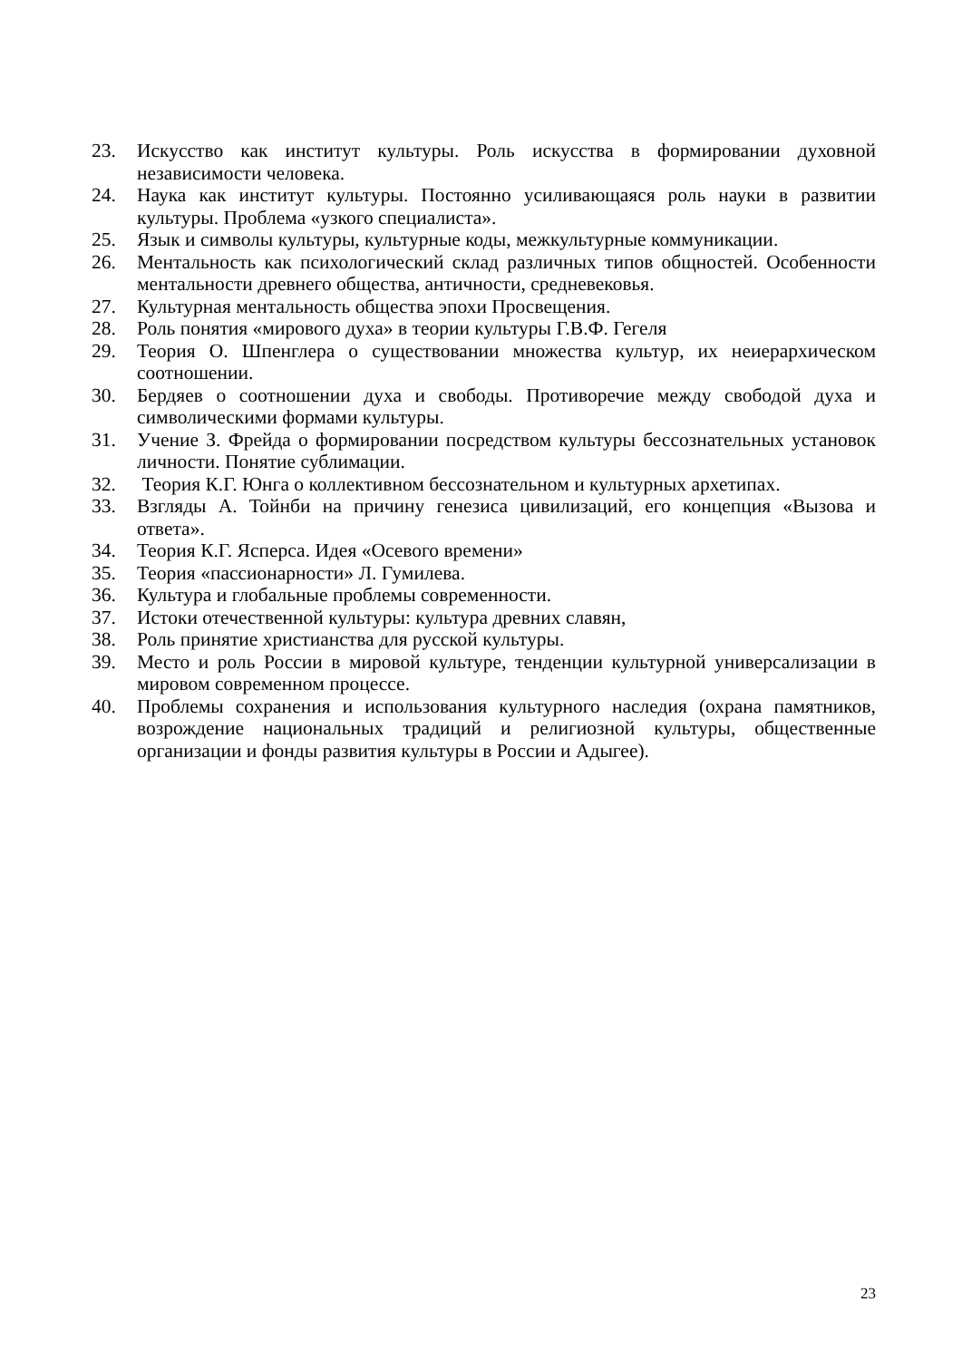23. Искусство как институт культуры. Роль искусства в формировании духовной независимости человека.
24. Наука как институт культуры. Постоянно усиливающаяся роль науки в развитии культуры. Проблема «узкого специалиста».
25. Язык и символы культуры, культурные коды, межкультурные коммуникации.
26. Ментальность как психологический склад различных типов общностей. Особенности ментальности древнего общества, античности, средневековья.
27. Культурная ментальность общества эпохи Просвещения.
28. Роль понятия «мирового духа» в теории культуры Г.В.Ф. Гегеля
29. Теория О. Шпенглера о существовании множества культур, их неиерархическом соотношении.
30. Бердяев о соотношении духа и свободы. Противоречие между свободой духа и символическими формами культуры.
31. Учение З. Фрейда о формировании посредством культуры бессознательных установок личности. Понятие сублимации.
32. Теория К.Г. Юнга о коллективном бессознательном и культурных архетипах.
33. Взгляды А. Тойнби на причину генезиса цивилизаций, его концепция «Вызова и ответа».
34. Теория К.Г. Ясперса. Идея «Осевого времени»
35. Теория «пассионарности» Л. Гумилева.
36. Культура и глобальные проблемы современности.
37. Истоки отечественной культуры: культура древних славян,
38. Роль принятие христианства для русской культуры.
39. Место и роль России в мировой культуре, тенденции культурной универсализации в мировом современном процессе.
40. Проблемы сохранения и использования культурного наследия (охрана памятников, возрождение национальных традиций и религиозной культуры, общественные организации и фонды развития культуры в России и Адыгее).
23